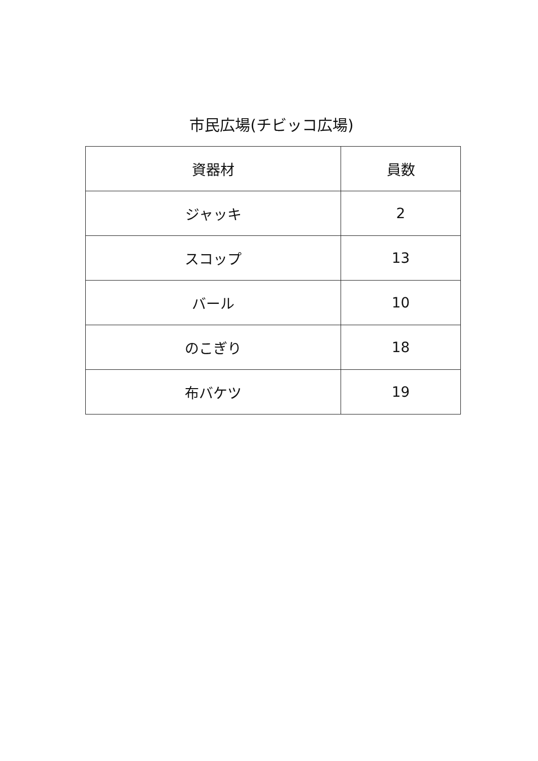市民広場(チビッコ広場)
| 資器材 | 員数 |
| --- | --- |
| ジャッキ | 2 |
| スコップ | 13 |
| バール | 10 |
| のこぎり | 18 |
| 布バケツ | 19 |